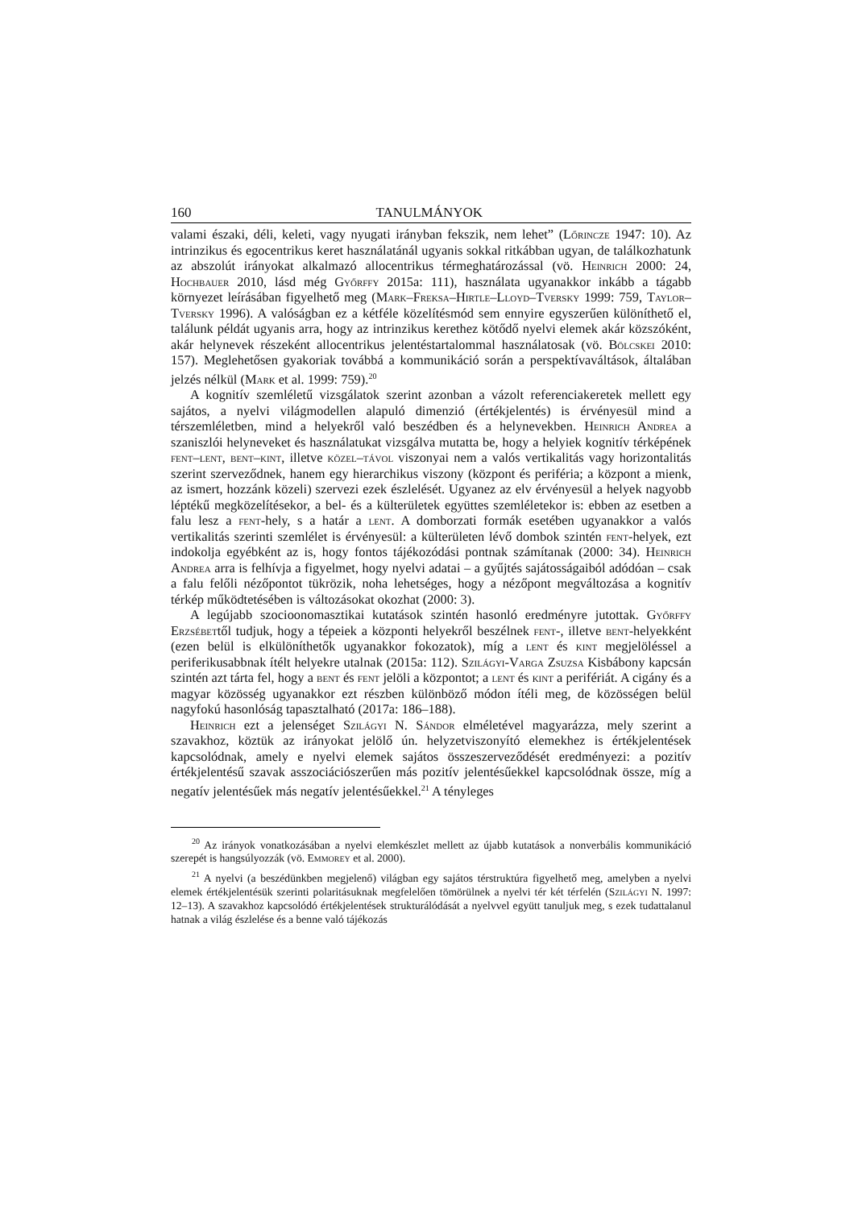160 TANULMÁNYOK
valami északi, déli, keleti, vagy nyugati irányban fekszik, nem lehet” (Lőrincze 1947: 10). Az intrinzikus és egocentrikus keret használatánál ugyanis sokkal ritkábban ugyan, de találkozhatunk az abszolút irányokat alkalmazó allocentrikus térmeghatározással (vö. Heinrich 2000: 24, Hochbauer 2010, lásd még Győrffy 2015a: 111), használata ugyanakkor inkább a tágabb környezet leírásában figyelhető meg (Mark–Freksa–Hirtle–Lloyd–Tversky 1999: 759, Taylor–Tversky 1996). A valóságban ez a kétféle közelítésmód sem ennyire egyszerűen különíthető el, találunk példát ugyanis arra, hogy az intrinzikus kerethez kötődő nyelvi elemek akár közszóként, akár helynevek részeként allocentrikus jelentéstartalommal használatosak (vö. Bölcskei 2010: 157). Meglehetősen gyakoriak továbbá a kommunikáció során a perspektívaváltások, általában jelzés nélkül (Mark et al. 1999: 759).<sup>20</sup>
A kognitív szemléletű vizsgálatok szerint azonban a vázolt referenciakeretek mellett egy sajátos, a nyelvi világmodellen alapuló dimenzió (értékjelentés) is érvényesül mind a térszemléletben, mind a helyekről való beszédben és a helynevekben. Heinrich Andrea a szaniszlói helyneveket és használatukat vizsgálva mutatta be, hogy a helyiek kognitív térképének fent–lent, bent–kint, illetve közel–távol viszonyai nem a valós vertikalitás vagy horizontalitás szerint szerveződnek, hanem egy hierarchikus viszony (központ és periféria; a központ a mienk, az ismert, hozzánk közeli) szervezi ezek észlelését. Ugyanez az elv érvényesül a helyek nagyobb léptékű megközelítésekor, a bel- és a külterületek együttes szemléletekor is: ebben az esetben a falu lesz a fent-hely, s a határ a lent. A domborzati formák esetében ugyanakkor a valós vertikalitás szerinti szemlélet is érvényesül: a külterületen lévő dombok szintén fent-helyek, ezt indokolja egyébként az is, hogy fontos tájékozódási pontnak számítanak (2000: 34). Heinrich Andrea arra is felhívja a figyelmet, hogy nyelvi adatai – a gyűjtés sajátosságaiból adódóan – csak a falu felőli nézőpontot tükrözik, noha lehetséges, hogy a nézőpont megváltozása a kognitív térkép működtetésében is változásokat okozhat (2000: 3).
A legújabb szocioonomasztikai kutatások szintén hasonló eredményre jutottak. Győrffy Erzsébettől tudjuk, hogy a tépeiek a központi helyekről beszélnek fent-, illetve bent-helyekként (ezen belül is elkülöníthetők ugyanakkor fokozatok), míg a lent és kint megjelöléssel a periferikusabbnak ítélt helyekre utalnak (2015a: 112). Szilágyi-Varga Zsuzsa Kisbábony kapcsán szintén azt tárta fel, hogy a bent és fent jelöli a központot; a lent és kint a perifériát. A cigány és a magyar közösség ugyanakkor ezt részben különböző módon ítéli meg, de közösségen belül nagyfokú hasonlóság tapasztalható (2017a: 186–188).
Heinrich ezt a jelenséget Szilágyi N. Sándor elméletével magyarázza, mely szerint a szavakhoz, köztük az irányokat jelölő ún. helyzetviszonyító elemekhez is értékjelentések kapcsolódnak, amely e nyelvi elemek sajátos összeszerveződését eredményezi: a pozitív értékjelentésű szavak asszociációszerűen más pozitív jelentésűekkel kapcsolódnak össze, míg a negatív jelentésűek más negatív jelentésűekkel.<sup>21</sup> A tényleges
<sup>20</sup> Az irányok vonatkozásában a nyelvi elemkészlet mellett az újabb kutatások a nonverbális kommunikáció szerepét is hangsúlyozzák (vö. Emmorey et al. 2000).
<sup>21</sup> A nyelvi (a beszédünkben megjelenő) világban egy sajátos térstruktúra figyelhető meg, amelyben a nyelvi elemek értékjelentésük szerinti polaritásuknak megfelelően tömörülnek a nyelvi tér két térfelén (Szilágyi N. 1997: 12–13). A szavakhoz kapcsolódó értékjelentések strukturálódását a nyelvvel együtt tanuljuk meg, s ezek tudattalanul hatnak a világ észlelése és a benne való tájékozás